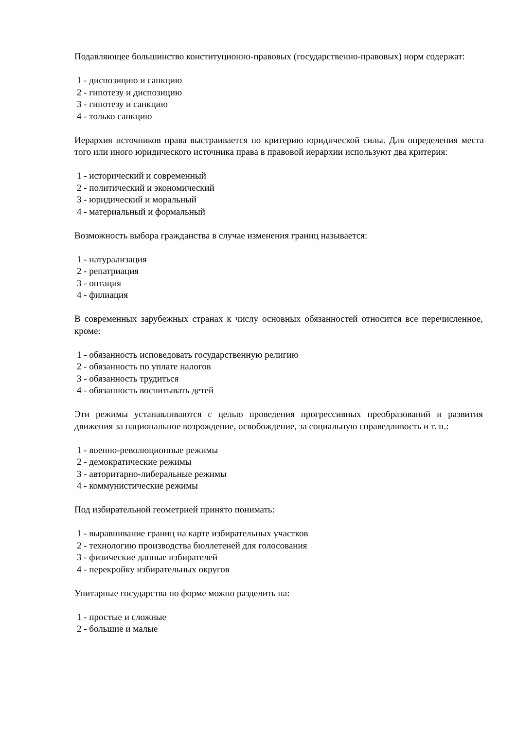Подавляющее большинство конституционно-правовых (государственно-правовых) норм содержат:
1 - диспозицию и санкцию
2 - гипотезу и диспозицию
3 - гипотезу и санкцию
4 - только санкцию
Иерархия источников права выстраивается по критерию юридической силы. Для определения места того или иного юридического источника права в правовой иерархии используют два критерия:
1 - исторический и современный
2 - политический и экономический
3 - юридический и моральный
4 - материальный и формальный
Возможность выбора гражданства в случае изменения границ называется:
1 - натурализация
2 - репатриация
3 - оптация
4 - филиация
В современных зарубежных странах к числу основных обязанностей относится все перечисленное, кроме:
1 - обязанность исповедовать государственную религию
2 - обязанность по уплате налогов
3 - обязанность трудиться
4 - обязанность воспитывать детей
Эти режимы устанавливаются с целью проведения прогрессивных преобразований и развития движения за национальное возрождение, освобождение, за социальную справедливость и т. п.:
1 - военно-революционные режимы
2 - демократические режимы
3 - авторитарно-либеральные режимы
4 - коммунистические режимы
Под избирательной геометрией принято понимать:
1 - выравнивание границ на карте избирательных участков
2 - технологию производства бюллетеней для голосования
3 - физические данные избирателей
4 - перекройку избирательных округов
Унитарные государства по форме можно разделить на:
1 - простые и сложные
2 - большие и малые